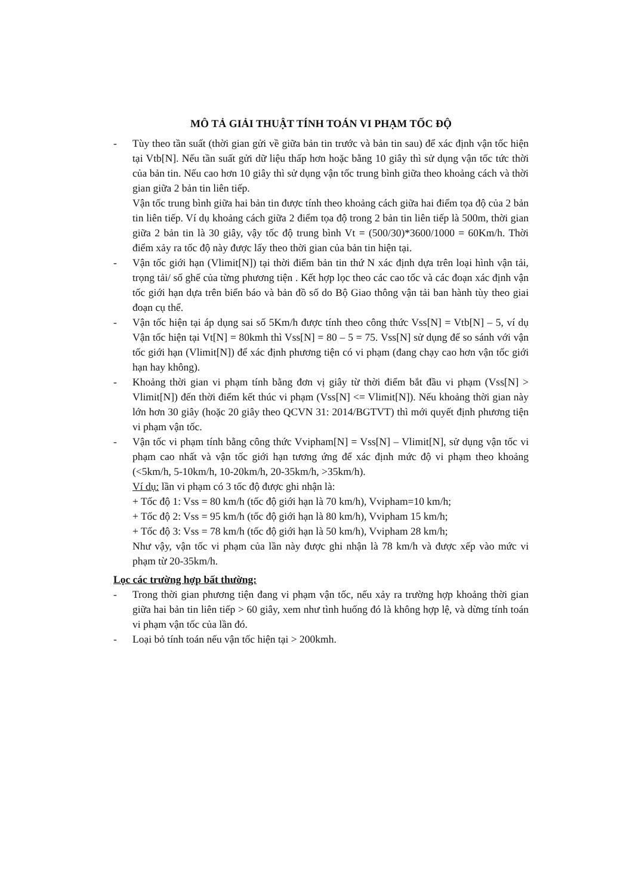MÔ TẢ GIẢI THUẬT TÍNH TOÁN VI PHẠM TỐC ĐỘ
- Tùy theo tần suất (thời gian gửi về giữa bản tin trước và bản tin sau) để xác định vận tốc hiện tại Vtb[N]. Nếu tần suất gửi dữ liệu thấp hơn hoặc bằng 10 giây thì sử dụng vận tốc tức thời của bản tin. Nếu cao hơn 10 giây thì sử dụng vận tốc trung bình giữa theo khoảng cách và thời gian giữa 2 bản tin liên tiếp.
Vận tốc trung bình giữa hai bản tin được tính theo khoảng cách giữa hai điểm tọa độ của 2 bản tin liên tiếp. Ví dụ khoảng cách giữa 2 điểm tọa độ trong 2 bản tin liên tiếp là 500m, thời gian giữa 2 bản tin là 30 giây, vậy tốc độ trung bình Vt = (500/30)*3600/1000 = 60Km/h. Thời điểm xảy ra tốc độ này được lấy theo thời gian của bản tin hiện tại.
- Vận tốc giới hạn (Vlimit[N]) tại thời điểm bản tin thứ N xác định dựa trên loại hình vận tải, trọng tải/ số ghế của từng phương tiện . Kết hợp lọc theo các cao tốc và các đoạn xác định vận tốc giới hạn dựa trên biển báo và bản đồ số do Bộ Giao thông vận tải ban hành tùy theo giai đoạn cụ thể.
- Vận tốc hiện tại áp dụng sai số 5Km/h được tính theo công thức Vss[N] = Vtb[N] – 5, ví dụ Vận tốc hiện tại Vt[N] = 80kmh thì Vss[N] = 80 – 5 = 75. Vss[N] sử dụng để so sánh với vận tốc giới hạn (Vlimit[N]) để xác định phương tiện có vi phạm (đang chạy cao hơn vận tốc giới hạn hay không).
- Khoảng thời gian vi phạm tính bằng đơn vị giây từ thời điểm bắt đầu vi phạm (Vss[N] > Vlimit[N]) đến thời điểm kết thúc vi phạm (Vss[N] <= Vlimit[N]). Nếu khoảng thời gian này lớn hơn 30 giây (hoặc 20 giây theo QCVN 31: 2014/BGTVT) thì mới quyết định phương tiện vi phạm vận tốc.
- Vận tốc vi phạm tính bằng công thức Vvipham[N] = Vss[N] – Vlimit[N], sử dụng vận tốc vi phạm cao nhất và vận tốc giới hạn tương ứng để xác định mức độ vi phạm theo khoảng (<5km/h, 5-10km/h, 10-20km/h, 20-35km/h, >35km/h).
Ví dụ: lần vi phạm có 3 tốc độ được ghi nhận là:
+ Tốc độ 1: Vss = 80 km/h (tốc độ giới hạn là 70 km/h), Vvipham=10 km/h;
+ Tốc độ 2: Vss = 95 km/h (tốc độ giới hạn là 80 km/h), Vvipham 15 km/h;
+ Tốc độ 3: Vss = 78 km/h (tốc độ giới hạn là 50 km/h), Vvipham 28 km/h;
Như vậy, vận tốc vi phạm của lần này được ghi nhận là 78 km/h và được xếp vào mức vi phạm từ 20-35km/h.
Lọc các trường hợp bất thường:
- Trong thời gian phương tiện đang vi phạm vận tốc, nếu xảy ra trường hợp khoảng thời gian giữa hai bản tin liên tiếp > 60 giây, xem như tình huống đó là không hợp lệ, và dừng tính toán vi phạm vận tốc của lần đó.
- Loại bỏ tính toán nếu vận tốc hiện tại > 200kmh.